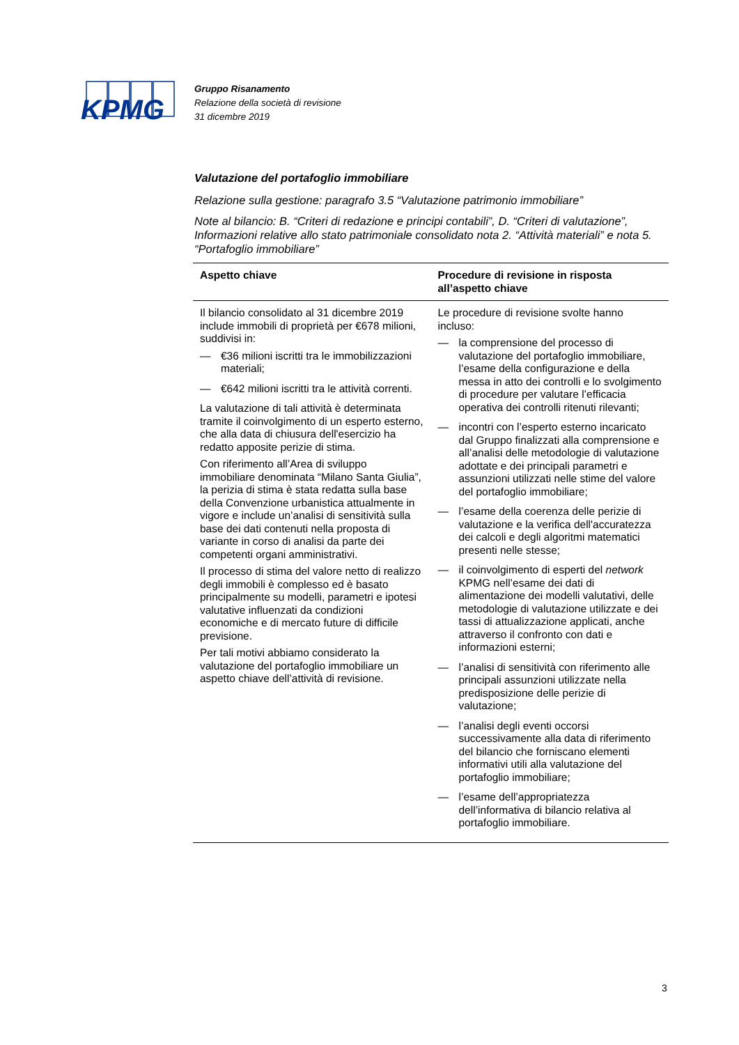KPMG
Gruppo Risanamento
Relazione della società di revisione
31 dicembre 2019
Valutazione del portafoglio immobiliare
Relazione sulla gestione: paragrafo 3.5 “Valutazione patrimonio immobiliare”
Note al bilancio: B. “Criteri di redazione e principi contabili”, D. “Criteri di valutazione”, Informazioni relative allo stato patrimoniale consolidato nota 2. “Attività materiali” e nota 5. “Portafoglio immobiliare”
| Aspetto chiave | Procedure di revisione in risposta all’aspetto chiave |
| --- | --- |
| Il bilancio consolidato al 31 dicembre 2019 include immobili di proprietà per €678 milioni, suddivisi in: — €36 milioni iscritti tra le immobilizzazioni materiali; — €642 milioni iscritti tra le attività correnti. La valutazione di tali attività è determinata tramite il coinvolgimento di un esperto esterno, che alla data di chiusura dell'esercizio ha redatto apposite perizie di stima. Con riferimento all’Area di sviluppo immobiliare denominata “Milano Santa Giulia”, la perizia di stima è stata redatta sulla base della Convenzione urbanistica attualmente in vigore e include un’analisi di sensitività sulla base dei dati contenuti nella proposta di variante in corso di analisi da parte dei competenti organi amministrativi. Il processo di stima del valore netto di realizzo degli immobili è complesso ed è basato principalmente su modelli, parametri e ipotesi valutative influenzati da condizioni economiche e di mercato future di difficile previsione. Per tali motivi abbiamo considerato la valutazione del portafoglio immobiliare un aspetto chiave dell’attività di revisione. | Le procedure di revisione svolte hanno incluso: — la comprensione del processo di valutazione del portafoglio immobiliare, l’esame della configurazione e della messa in atto dei controlli e lo svolgimento di procedure per valutare l’efficacia operativa dei controlli ritenuti rilevanti; — incontri con l’esperto esterno incaricato dal Gruppo finalizzati alla comprensione e all’analisi delle metodologie di valutazione adottate e dei principali parametri e assunzioni utilizzati nelle stime del valore del portafoglio immobiliare; — l’esame della coerenza delle perizie di valutazione e la verifica dell'accuratezza dei calcoli e degli algoritmi matematici presenti nelle stesse; — il coinvolgimento di esperti del network KPMG nell’esame dei dati di alimentazione dei modelli valutativi, delle metodologie di valutazione utilizzate e dei tassi di attualizzazione applicati, anche attraverso il confronto con dati e informazioni esterni; — l’analisi di sensitività con riferimento alle principali assunzioni utilizzate nella predisposizione delle perizie di valutazione; — l’analisi degli eventi occorsi successivamente alla data di riferimento del bilancio che forniscano elementi informativi utili alla valutazione del portafoglio immobiliare; — l’esame dell’appropriatezza dell’informativa di bilancio relativa al portafoglio immobiliare. |
3